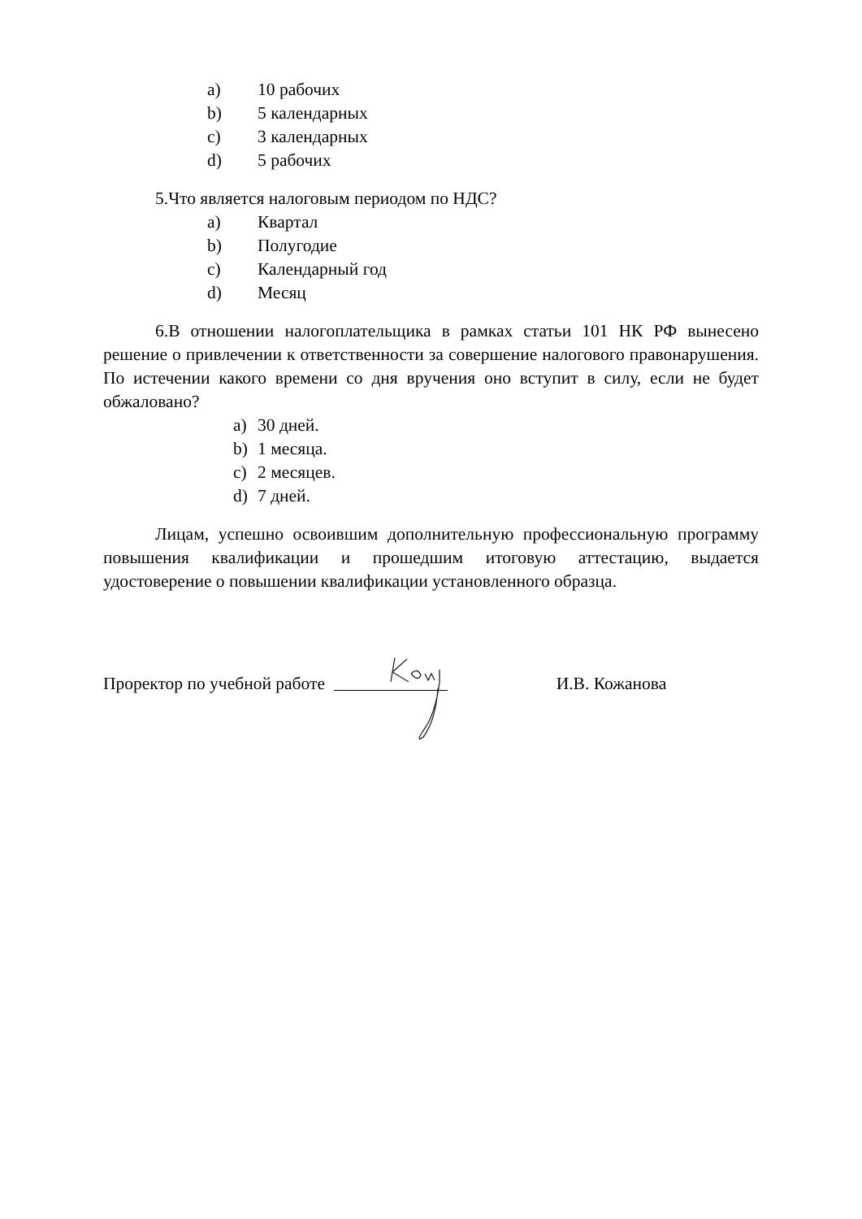a) 10 рабочих
b) 5 календарных
c) 3 календарных
d) 5 рабочих
5.Что является налоговым периодом по НДС?
a) Квартал
b) Полугодие
c) Календарный год
d) Месяц
6.В отношении налогоплательщика в рамках статьи 101 НК РФ вынесено решение о привлечении к ответственности за совершение налогового правонарушения. По истечении какого времени со дня вручения оно вступит в силу, если не будет обжаловано?
a) 30 дней.
b) 1 месяца.
c) 2 месяцев.
d) 7 дней.
Лицам, успешно освоившим дополнительную профессиональную программу повышения квалификации и прошедшим итоговую аттестацию, выдается удостоверение о повышении квалификации установленного образца.
Проректор по учебной работе И.В. Кожанова